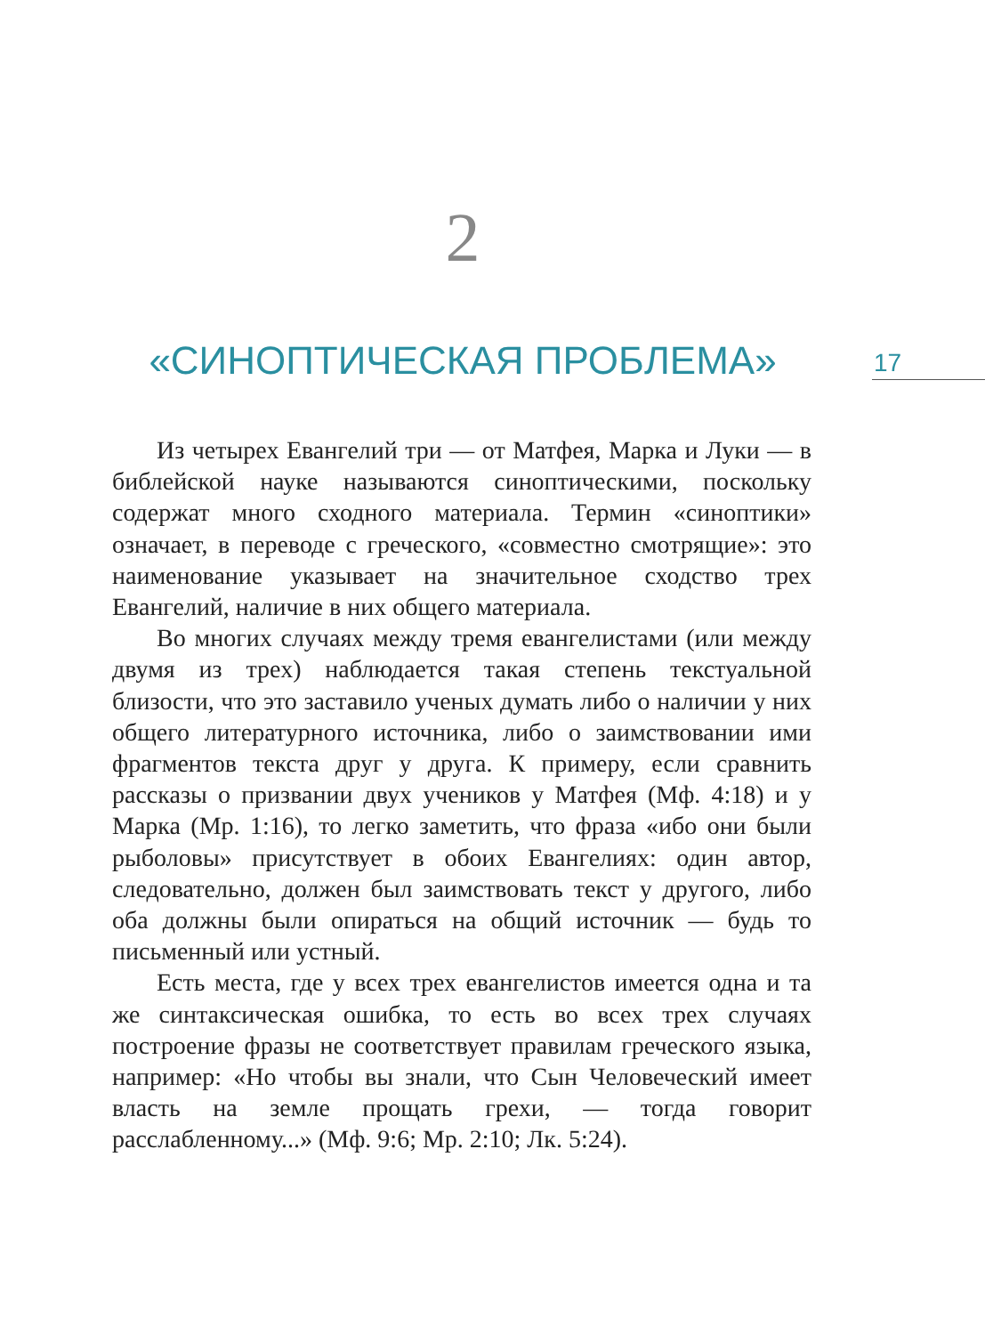2
«СИНОПТИЧЕСКАЯ ПРОБЛЕМА» 17
Из четырех Евангелий три — от Матфея, Марка и Луки — в библейской науке называются синоптическими, поскольку содержат много сходного материала. Термин «синоптики» означает, в переводе с греческого, «совместно смотрящие»: это наименование указывает на значительное сходство трех Евангелий, наличие в них общего материала.
Во многих случаях между тремя евангелистами (или между двумя из трех) наблюдается такая степень текстуальной близости, что это заставило ученых думать либо о наличии у них общего литературного источника, либо о заимствовании ими фрагментов текста друг у друга. К примеру, если сравнить рассказы о призвании двух учеников у Матфея (Мф. 4:18) и у Марка (Мр. 1:16), то легко заметить, что фраза «ибо они были рыболовы» присутствует в обоих Евангелиях: один автор, следовательно, должен был заимствовать текст у другого, либо оба должны были опираться на общий источник — будь то письменный или устный.
Есть места, где у всех трех евангелистов имеется одна и та же синтаксическая ошибка, то есть во всех трех случаях построение фразы не соответствует правилам греческого языка, например: «Но чтобы вы знали, что Сын Человеческий имеет власть на земле прощать грехи, — тогда говорит расслабленному...» (Мф. 9:6; Мр. 2:10; Лк. 5:24).